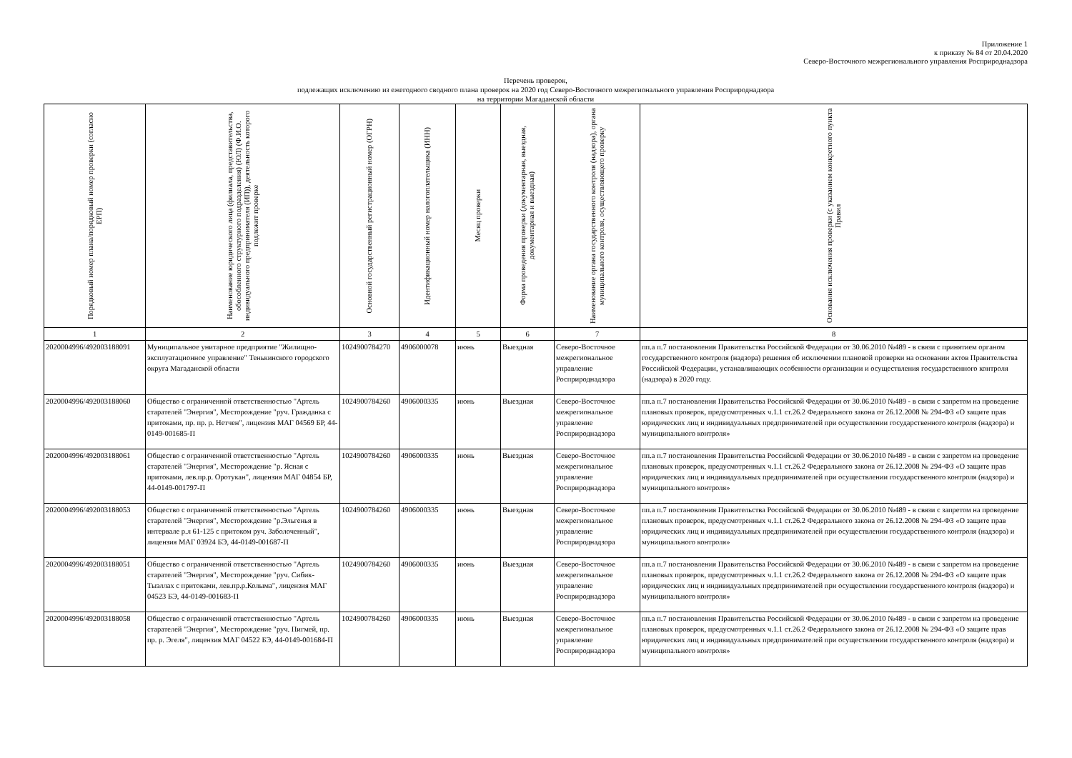Приложение 1
к приказу № 84 от 20.04.2020
Северо-Восточного межрегионального управления Росприроднадзора
Перечень проверок,
подлежащих исключению из ежегодного сводного плана проверок на 2020 год Северо-Восточного межрегионального управления Росприроднадзора
на территории Магаданской области
| Порядковый номер плана/порядковый номер проверки (согласно ЕРП) | Наименование юридического лица (филиала, представительства, обособленного структурного подразделения) (ЮЛ) (Ф.И.О. индивидуального предпринимателя (ИП)), деятельность которого подлежит проверке | Основной государственный регистрационный номер (ОГРН) | Идентификационный номер налогоплательщика (ИНН) | Месяц проверки | Форма проведения проверки (документарная, выездная, документарная и выездная) | Наименование органа государственного контроля (надзора), органа муниципального контроля, осуществляющего проверку | Основания исключения проверки (с указанием конкретного пункта Правил |
| --- | --- | --- | --- | --- | --- | --- | --- |
| 1 | 2 | 3 | 4 | 5 | 6 | 7 | 8 |
| 2020004996/492003188091 | Муниципальное унитарное предприятие "Жилищно-эксплуатационное управление" Тенькинского городского округа Магаданской области | 1024900784270 | 4906000078 | июнь | Выездная | Северо-Восточное межрегиональное управление Росприроднадзора | пп.а п.7 постановления Правительства Российской Федерации от 30.06.2010 №489 - в связи с принятием органом государственного контроля (надзора) решения об исключении плановой проверки на основании актов Правительства Российской Федерации, устанавливающих особенности организации и осуществления государственного контроля (надзора) в 2020 году. |
| 2020004996/492003188060 | Общество с ограниченной ответственностью "Артель старателей "Энергия", Месторождение "руч. Гражданка с притоками, пр. пр. р. Нетчен", лицензия МАГ 04569 БР, 44-0149-001685-П | 1024900784260 | 4906000335 | июнь | Выездная | Северо-Восточное межрегиональное управление Росприроднадзора | пп.а п.7 постановления Правительства Российской Федерации от 30.06.2010 №489 - в связи с запретом на проведение плановых проверок, предусмотренных ч.1.1 ст.26.2 Федерального закона от 26.12.2008 № 294-ФЗ «О защите прав юридических лиц и индивидуальных предпринимателей при осуществлении государственного контроля (надзора) и муниципального контроля» |
| 2020004996/492003188061 | Общество с ограниченной ответственностью "Артель старателей "Энергия", Месторождение "р. Ясная с притоками, лев.пр.р. Оротукан", лицензия МАГ 04854 БР, 44-0149-001797-П | 1024900784260 | 4906000335 | июнь | Выездная | Северо-Восточное межрегиональное управление Росприроднадзора | пп.а п.7 постановления Правительства Российской Федерации от 30.06.2010 №489 - в связи с запретом на проведение плановых проверок, предусмотренных ч.1.1 ст.26.2 Федерального закона от 26.12.2008 № 294-ФЗ «О защите прав юридических лиц и индивидуальных предпринимателей при осуществлении государственного контроля (надзора) и муниципального контроля» |
| 2020004996/492003188053 | Общество с ограниченной ответственностью "Артель старателей "Энергия", Месторождение "р.Эльгенья в интервале р.л 61-125 с притоком руч. Заболоченный", лицензия МАГ 03924 БЭ, 44-0149-001687-П | 1024900784260 | 4906000335 | июнь | Выездная | Северо-Восточное межрегиональное управление Росприроднадзора | пп.а п.7 постановления Правительства Российской Федерации от 30.06.2010 №489 - в связи с запретом на проведение плановых проверок, предусмотренных ч.1.1 ст.26.2 Федерального закона от 26.12.2008 № 294-ФЗ «О защите прав юридических лиц и индивидуальных предпринимателей при осуществлении государственного контроля (надзора) и муниципального контроля» |
| 2020004996/492003188051 | Общество с ограниченной ответственностью "Артель старателей "Энергия", Месторождение "руч. Сибик-Тыэллах с притоками, лев.пр.р.Колыма", лицензия МАГ 04523 БЭ, 44-0149-001683-П | 1024900784260 | 4906000335 | июнь | Выездная | Северо-Восточное межрегиональное управление Росприроднадзора | пп.а п.7 постановления Правительства Российской Федерации от 30.06.2010 №489 - в связи с запретом на проведение плановых проверок, предусмотренных ч.1.1 ст.26.2 Федерального закона от 26.12.2008 № 294-ФЗ «О защите прав юридических лиц и индивидуальных предпринимателей при осуществлении государственного контроля (надзора) и муниципального контроля» |
| 2020004996/492003188058 | Общество с ограниченной ответственностью "Артель старателей "Энергия", Месторождение "руч. Пигмей, пр. пр. р. Эгеля", лицензия МАГ 04522 БЭ, 44-0149-001684-П | 1024900784260 | 4906000335 | июнь | Выездная | Северо-Восточное межрегиональное управление Росприроднадзора | пп.а п.7 постановления Правительства Российской Федерации от 30.06.2010 №489 - в связи с запретом на проведение плановых проверок, предусмотренных ч.1.1 ст.26.2 Федерального закона от 26.12.2008 № 294-ФЗ «О защите прав юридических лиц и индивидуальных предпринимателей при осуществлении государственного контроля (надзора) и муниципального контроля» |